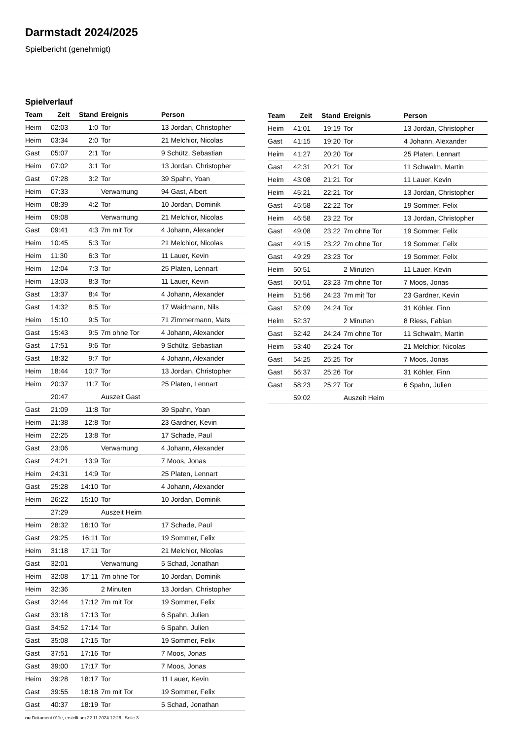Darmstadt 2024/2025
Spielbericht (genehmigt)
Spielverlauf
| Team | Zeit | Stand | Ereignis | Person |
| --- | --- | --- | --- | --- |
| Heim | 02:03 | 1:0 | Tor | 13 Jordan, Christopher |
| Heim | 03:34 | 2:0 | Tor | 21 Melchior, Nicolas |
| Gast | 05:07 | 2:1 | Tor | 9 Schütz, Sebastian |
| Heim | 07:02 | 3:1 | Tor | 13 Jordan, Christopher |
| Gast | 07:28 | 3:2 | Tor | 39 Spahn, Yoan |
| Heim | 07:33 | | Verwarnung | 94 Gast, Albert |
| Heim | 08:39 | 4:2 | Tor | 10 Jordan, Dominik |
| Heim | 09:08 | | Verwarnung | 21 Melchior, Nicolas |
| Gast | 09:41 | 4:3 | 7m mit Tor | 4 Johann, Alexander |
| Heim | 10:45 | 5:3 | Tor | 21 Melchior, Nicolas |
| Heim | 11:30 | 6:3 | Tor | 11 Lauer, Kevin |
| Heim | 12:04 | 7:3 | Tor | 25 Platen, Lennart |
| Heim | 13:03 | 8:3 | Tor | 11 Lauer, Kevin |
| Gast | 13:37 | 8:4 | Tor | 4 Johann, Alexander |
| Gast | 14:32 | 8:5 | Tor | 17 Waidmann, Nils |
| Heim | 15:10 | 9:5 | Tor | 71 Zimmermann, Mats |
| Gast | 15:43 | 9:5 | 7m ohne Tor | 4 Johann, Alexander |
| Gast | 17:51 | 9:6 | Tor | 9 Schütz, Sebastian |
| Gast | 18:32 | 9:7 | Tor | 4 Johann, Alexander |
| Heim | 18:44 | 10:7 | Tor | 13 Jordan, Christopher |
| Heim | 20:37 | 11:7 | Tor | 25 Platen, Lennart |
| | 20:47 | | Auszeit Gast | |
| Gast | 21:09 | 11:8 | Tor | 39 Spahn, Yoan |
| Heim | 21:38 | 12:8 | Tor | 23 Gardner, Kevin |
| Heim | 22:25 | 13:8 | Tor | 17 Schade, Paul |
| Gast | 23:06 | | Verwarnung | 4 Johann, Alexander |
| Gast | 24:21 | 13:9 | Tor | 7 Moos, Jonas |
| Heim | 24:31 | 14:9 | Tor | 25 Platen, Lennart |
| Gast | 25:28 | 14:10 | Tor | 4 Johann, Alexander |
| Heim | 26:22 | 15:10 | Tor | 10 Jordan, Dominik |
| | 27:29 | | Auszeit Heim | |
| Heim | 28:32 | 16:10 | Tor | 17 Schade, Paul |
| Gast | 29:25 | 16:11 | Tor | 19 Sommer, Felix |
| Heim | 31:18 | 17:11 | Tor | 21 Melchior, Nicolas |
| Gast | 32:01 | | Verwarnung | 5 Schad, Jonathan |
| Heim | 32:08 | 17:11 | 7m ohne Tor | 10 Jordan, Dominik |
| Heim | 32:36 | | 2 Minuten | 13 Jordan, Christopher |
| Gast | 32:44 | 17:12 | 7m mit Tor | 19 Sommer, Felix |
| Gast | 33:18 | 17:13 | Tor | 6 Spahn, Julien |
| Gast | 34:52 | 17:14 | Tor | 6 Spahn, Julien |
| Gast | 35:08 | 17:15 | Tor | 19 Sommer, Felix |
| Gast | 37:51 | 17:16 | Tor | 7 Moos, Jonas |
| Gast | 39:00 | 17:17 | Tor | 7 Moos, Jonas |
| Heim | 39:28 | 18:17 | Tor | 11 Lauer, Kevin |
| Gast | 39:55 | 18:18 | 7m mit Tor | 19 Sommer, Felix |
| Gast | 40:37 | 18:19 | Tor | 5 Schad, Jonathan |
| Team | Zeit | Stand | Ereignis | Person |
| --- | --- | --- | --- | --- |
| Heim | 41:01 | 19:19 | Tor | 13 Jordan, Christopher |
| Gast | 41:15 | 19:20 | Tor | 4 Johann, Alexander |
| Heim | 41:27 | 20:20 | Tor | 25 Platen, Lennart |
| Gast | 42:31 | 20:21 | Tor | 11 Schwalm, Martin |
| Heim | 43:08 | 21:21 | Tor | 11 Lauer, Kevin |
| Heim | 45:21 | 22:21 | Tor | 13 Jordan, Christopher |
| Gast | 45:58 | 22:22 | Tor | 19 Sommer, Felix |
| Heim | 46:58 | 23:22 | Tor | 13 Jordan, Christopher |
| Gast | 49:08 | 23:22 | 7m ohne Tor | 19 Sommer, Felix |
| Gast | 49:15 | 23:22 | 7m ohne Tor | 19 Sommer, Felix |
| Gast | 49:29 | 23:23 | Tor | 19 Sommer, Felix |
| Heim | 50:51 | | 2 Minuten | 11 Lauer, Kevin |
| Gast | 50:51 | 23:23 | 7m ohne Tor | 7 Moos, Jonas |
| Heim | 51:56 | 24:23 | 7m mit Tor | 23 Gardner, Kevin |
| Gast | 52:09 | 24:24 | Tor | 31 Köhler, Finn |
| Heim | 52:37 | | 2 Minuten | 8 Riess, Fabian |
| Gast | 52:42 | 24:24 | 7m ohne Tor | 11 Schwalm, Martin |
| Heim | 53:40 | 25:24 | Tor | 21 Melchior, Nicolas |
| Gast | 54:25 | 25:25 | Tor | 7 Moos, Jonas |
| Gast | 56:37 | 25:26 | Tor | 31 Köhler, Finn |
| Gast | 58:23 | 25:27 | Tor | 6 Spahn, Julien |
| | 59:02 | | Auszeit Heim | |
nu.Dokument 011e, erstellt am 22.11.2024 12:26 | Seite 3